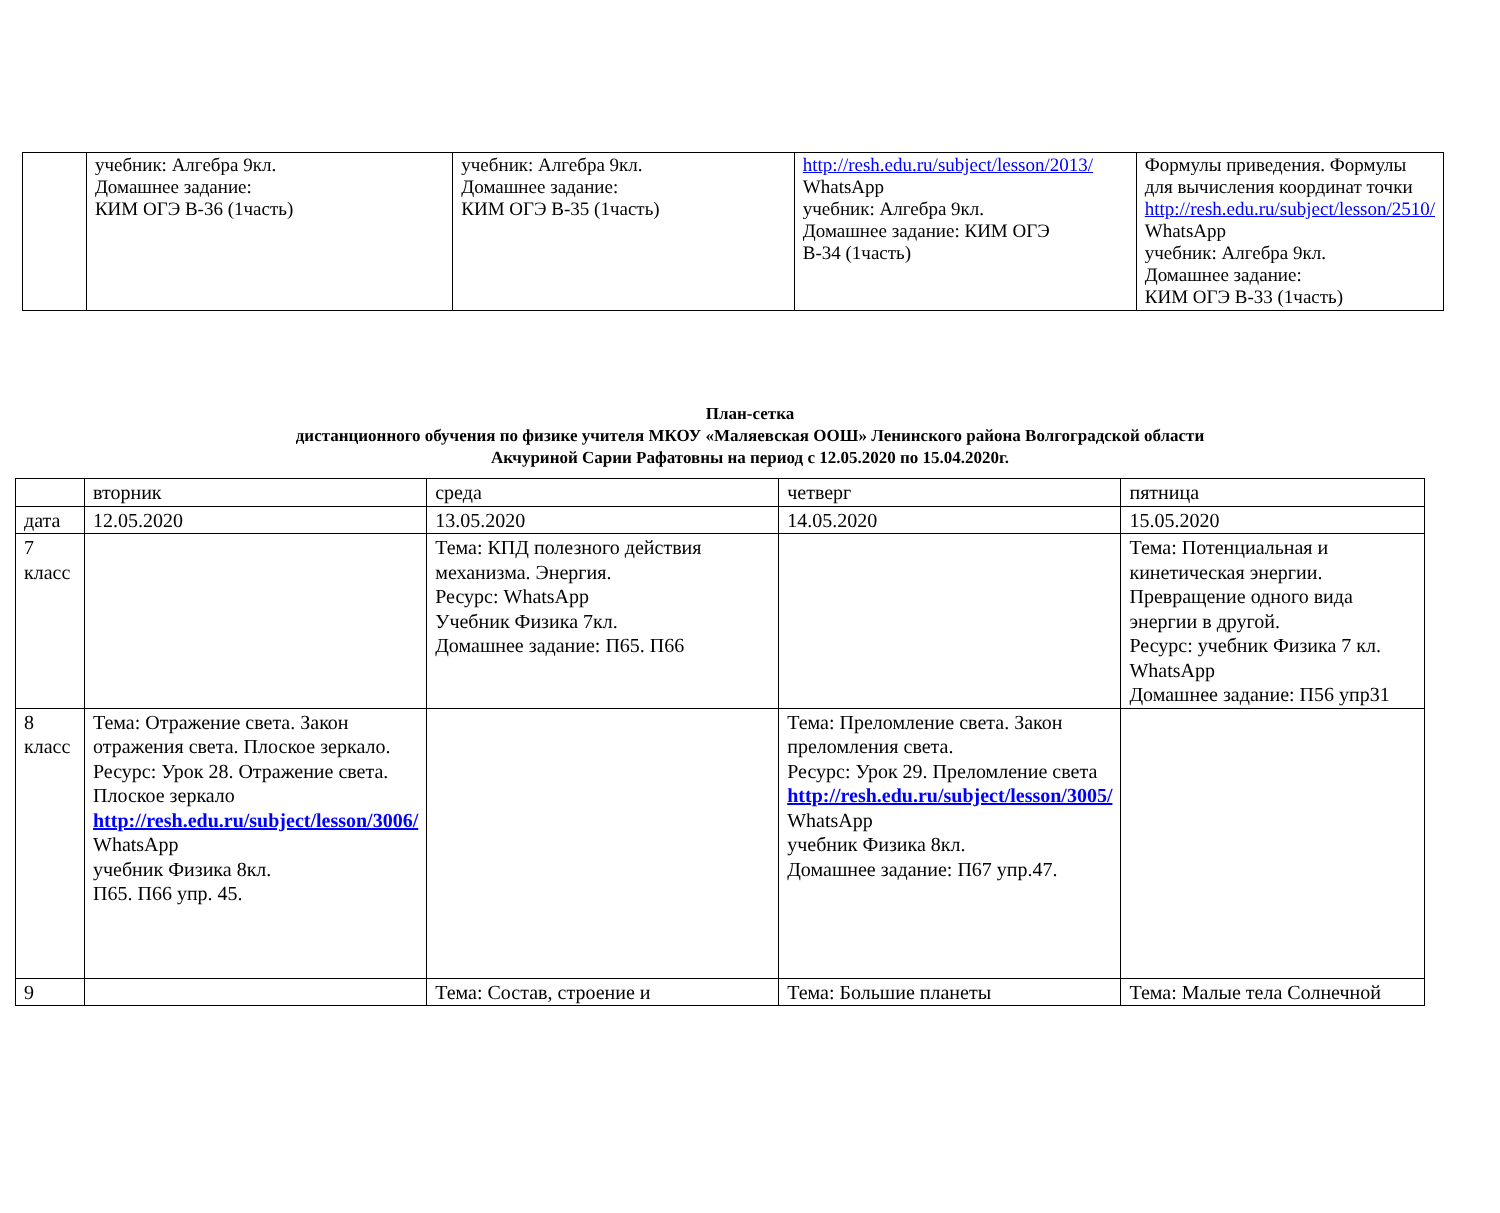| | учебник: Алгебра 9кл. Домашнее задание: КИМ ОГЭ В-36 (1часть) | учебник: Алгебра 9кл. Домашнее задание: КИМ ОГЭ В-35 (1часть) | http://resh.edu.ru/subject/lesson/2013/ WhatsApp учебник: Алгебра 9кл. Домашнее задание: КИМ ОГЭ В-34 (1часть) | Формулы приведения. Формулы для вычисления координат точки http://resh.edu.ru/subject/lesson/2510/ WhatsApp учебник: Алгебра 9кл. Домашнее задание: КИМ ОГЭ В-33 (1часть) |
План-сетка
дистанционного обучения по физике учителя МКОУ «Маляевская ООШ» Ленинского района Волгоградской области
Акчуриной Сарии Рафатовны на период с 12.05.2020 по 15.04.2020г.
| | вторник | среда | четверг | пятница |
| дата | 12.05.2020 | 13.05.2020 | 14.05.2020 | 15.05.2020 |
| 7 класс | | Тема: КПД полезного действия механизма. Энергия. Ресурс: WhatsApp Учебник Физика 7кл. Домашнее задание: П65. П66 | | Тема: Потенциальная и кинетическая энергии. Превращение одного вида энергии в другой. Ресурс: учебник Физика 7 кл. WhatsApp Домашнее задание: П56 упр31 |
| 8 класс | Тема: Отражение света. Закон отражения света. Плоское зеркало. Ресурс: Урок 28. Отражение света. Плоское зеркало http://resh.edu.ru/subject/lesson/3006/ WhatsApp учебник Физика 8кл. П65. П66 упр. 45. | | Тема: Преломление света. Закон преломления света. Ресурс: Урок 29. Преломление света http://resh.edu.ru/subject/lesson/3005/ WhatsApp учебник Физика 8кл. Домашнее задание: П67 упр.47. | |
| 9 | | Тема: Состав, строение и | Тема: Большие планеты | Тема: Малые тела Солнечной |